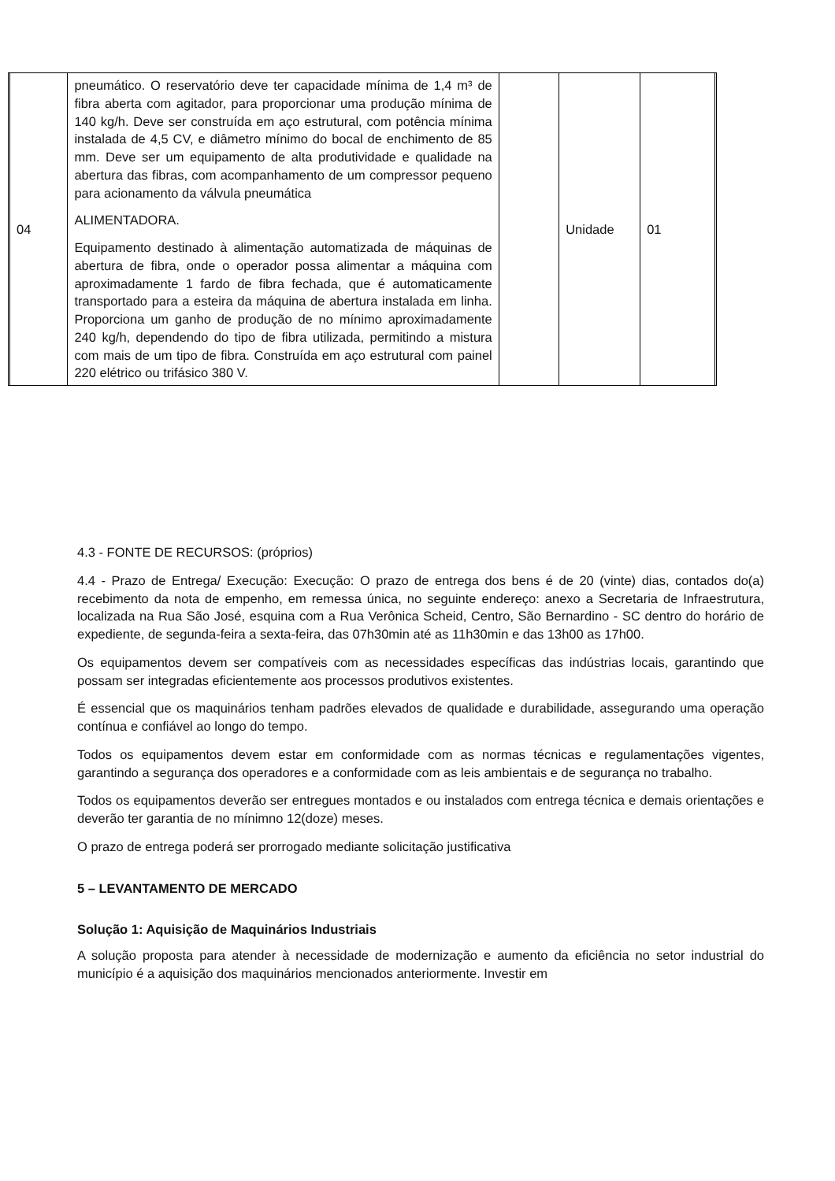| | 04 | pneumático. O reservatório deve ter capacidade mínima de 1,4 m³ de fibra aberta com agitador, para proporcionar uma produção mínima de 140 kg/h. Deve ser construída em aço estrutural, com potência mínima instalada de 4,5 CV, e diâmetro mínimo do bocal de enchimento de 85 mm. Deve ser um equipamento de alta produtividade e qualidade na abertura das fibras, com acompanhamento de um compressor pequeno para acionamento da válvula pneumática ALIMENTADORA. Equipamento destinado à alimentação automatizada de máquinas de abertura de fibra, onde o operador possa alimentar a máquina com aproximadamente 1 fardo de fibra fechada, que é automaticamente transportado para a esteira da máquina de abertura instalada em linha. Proporciona um ganho de produção de no mínimo aproximadamente 240 kg/h, dependendo do tipo de fibra utilizada, permitindo a mistura com mais de um tipo de fibra. Construída em aço estrutural com painel 220 elétrico ou trifásico 380 V. | | Unidade | 01 | |
4.3 - FONTE DE RECURSOS: (próprios)
4.4 - Prazo de Entrega/ Execução: Execução: O prazo de entrega dos bens é de 20 (vinte) dias, contados do(a) recebimento da nota de empenho, em remessa única, no seguinte endereço: anexo a Secretaria de Infraestrutura, localizada na Rua São José, esquina com a Rua Verônica Scheid, Centro, São Bernardino - SC dentro do horário de expediente, de segunda-feira a sexta-feira, das 07h30min até as 11h30min e das 13h00 as 17h00.
Os equipamentos devem ser compatíveis com as necessidades específicas das indústrias locais, garantindo que possam ser integradas eficientemente aos processos produtivos existentes.
É essencial que os maquinários tenham padrões elevados de qualidade e durabilidade, assegurando uma operação contínua e confiável ao longo do tempo.
Todos os equipamentos devem estar em conformidade com as normas técnicas e regulamentações vigentes, garantindo a segurança dos operadores e a conformidade com as leis ambientais e de segurança no trabalho.
Todos os equipamentos deverão ser entregues montados e ou instalados com entrega técnica e demais orientações e deverão ter garantia de no mínimno 12(doze) meses.
O prazo de entrega poderá ser prorrogado mediante solicitação justificativa
5 – LEVANTAMENTO DE MERCADO
Solução 1: Aquisição de Maquinários Industriais
A solução proposta para atender à necessidade de modernização e aumento da eficiência no setor industrial do município é a aquisição dos maquinários mencionados anteriormente. Investir em